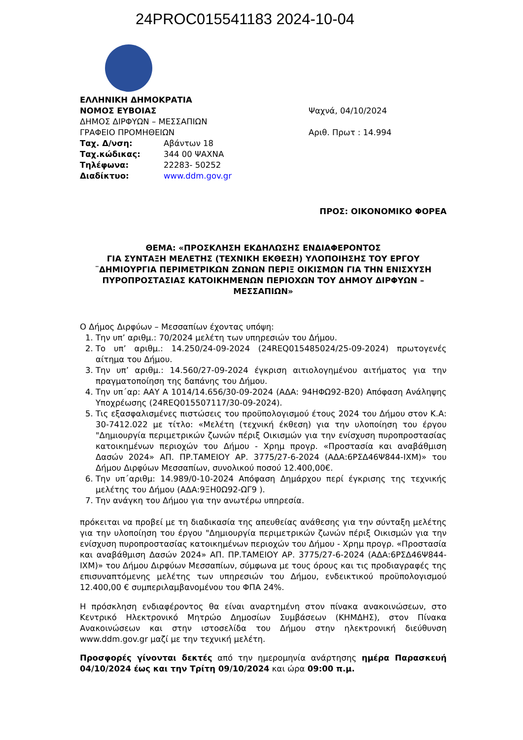24PROC015541183 2024-10-04
ΕΛΛΗΝΙΚΗ ΔΗΜΟΚΡΑΤΙΑ
ΝΟΜΟΣ ΕΥΒΟΙΑΣ
ΔΗΜΟΣ ΔΙΡΦΥΩΝ – ΜΕΣΣΑΠΙΩΝ
ΓΡΑΦΕΙΟ ΠΡΟΜΗΘΕΙΩΝ
Ταχ. Δ/νση: Αβάντων 18
Ταχ.κώδικας: 344 00 ΨΑΧΝΑ
Τηλέφωνα: 22283- 50252
Διαδίκτυο: www.ddm.gov.gr
Ψαχνά, 04/10/2024
Αριθ. Πρωτ : 14.994
ΠΡΟΣ: ΟΙΚΟΝΟΜΙΚΟ ΦΟΡΕΑ
ΘΕΜΑ: «ΠΡΟΣΚΛΗΣΗ ΕΚΔΗΛΩΣΗΣ ΕΝΔΙΑΦΕΡΟΝΤΟΣ
ΓΙΑ ΣΥΝΤΑΞΗ ΜΕΛΕΤΗΣ (ΤΕΧΝΙΚΗ ΕΚΘΕΣΗ) ΥΛΟΠΟΙΗΣΗΣ ΤΟΥ ΕΡΓΟΥ ¨ΔΗΜΙΟΥΡΓΙΑ ΠΕΡΙΜΕΤΡΙΚΩΝ ΖΩΝΩΝ ΠΕΡΙΞ ΟΙΚΙΣΜΩΝ ΓΙΑ ΤΗΝ ΕΝΙΣΧΥΣΗ ΠΥΡΟΠΡΟΣΤΑΣΙΑΣ ΚΑΤΟΙΚΗΜΕΝΩΝ ΠΕΡΙΟΧΩΝ ΤΟΥ ΔΗΜΟΥ ΔΙΡΦΥΩΝ – ΜΕΣΣΑΠΙΩΝ»
Ο Δήμος Διρφύων – Μεσσαπίων έχοντας υπόψη:
1. Την υπ’ αριθμ.: 70/2024 μελέτη των υπηρεσιών του Δήμου.
2. Το υπ’ αριθμ.: 14.250/24-09-2024 (24REQ015485024/25-09-2024) πρωτογενές αίτημα του Δήμου.
3. Την υπ’ αριθμ.: 14.560/27-09-2024 έγκριση αιτιολογημένου αιτήματος για την πραγματοποίηση της δαπάνης του Δήμου.
4. Την υπ΄αρ: ΑΑΥ Α 1014/14.656/30-09-2024 (ΑΔΑ: 94ΗΦΩ92-Β20) Απόφαση Ανάληψης Υποχρέωσης (24REQ015507117/30-09-2024).
5. Τις εξασφαλισμένες πιστώσεις του προϋπολογισμού έτους 2024 του Δήμου στον Κ.Α: 30-7412.022 με τίτλο: «Μελέτη (τεχνική έκθεση) για την υλοποίηση του έργου "Δημιουργία περιμετρικών ζωνών πέριξ Οικισμών για την ενίσχυση πυροπροστασίας κατοικημένων περιοχών του Δήμου - Χρημ προγρ. «Προστασία και αναβάθμιση Δασών 2024» ΑΠ. ΠΡ.ΤΑΜΕΙΟΥ ΑΡ. 3775/27-6-2024 (ΑΔΑ:6ΡΣΔ46Ψ844-ΙΧΜ)» του Δήμου Διρφύων Μεσσαπίων, συνολικού ποσού 12.400,00€.
6. Την υπ΄αριθμ: 14.989/0-10-2024 Απόφαση Δημάρχου περί έγκρισης της τεχνικής μελέτης του Δήμου (ΑΔΑ:9ΞΗ0Ω92-ΩΓ9 ).
7. Την ανάγκη του Δήμου για την ανωτέρω υπηρεσία.
πρόκειται να προβεί με τη διαδικασία της απευθείας ανάθεσης για την σύνταξη μελέτης για την υλοποίηση του έργου "Δημιουργία περιμετρικών ζωνών πέριξ Οικισμών για την ενίσχυση πυροπροστασίας κατοικημένων περιοχών του Δήμου - Χρημ προγρ. «Προστασία και αναβάθμιση Δασών 2024» ΑΠ. ΠΡ.ΤΑΜΕΙΟΥ ΑΡ. 3775/27-6-2024 (ΑΔΑ:6ΡΣΔ46Ψ844-ΙΧΜ)» του Δήμου Διρφύων Μεσσαπίων, σύμφωνα με τους όρους και τις προδιαγραφές της επισυναπτόμενης μελέτης των υπηρεσιών του Δήμου, ενδεικτικού προϋπολογισμού 12.400,00 € συμπεριλαμβανομένου του ΦΠΑ 24%.
Η πρόσκληση ενδιαφέροντος θα είναι αναρτημένη στον πίνακα ανακοινώσεων, στο Κεντρικό Ηλεκτρονικό Μητρώο Δημοσίων Συμβάσεων (ΚΗΜΔΗΣ), στον Πίνακα Ανακοινώσεων και στην ιστοσελίδα του Δήμου στην ηλεκτρονική διεύθυνση www.ddm.gov.gr μαζί με την τεχνική μελέτη.
Προσφορές γίνονται δεκτές από την ημερομηνία ανάρτησης ημέρα Παρασκευή 04/10/2024 έως και την Τρίτη 09/10/2024 και ώρα 09:00 π.μ.